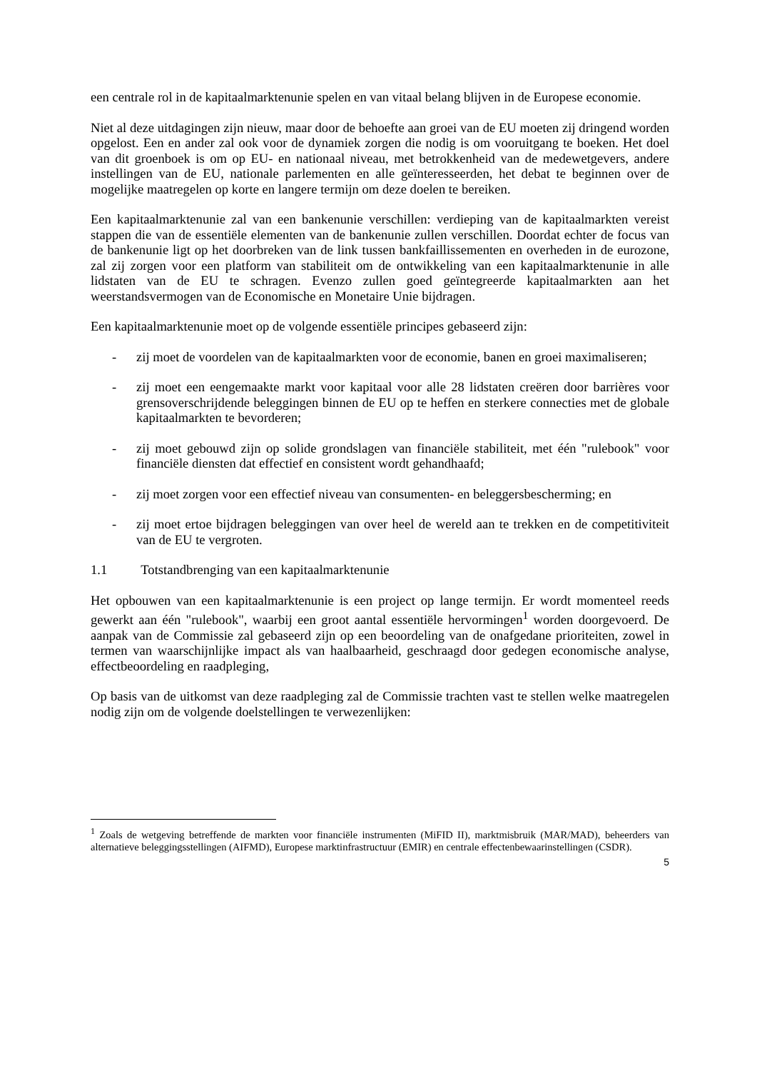een centrale rol in de kapitaalmarktenunie spelen en van vitaal belang blijven in de Europese economie.
Niet al deze uitdagingen zijn nieuw, maar door de behoefte aan groei van de EU moeten zij dringend worden opgelost. Een en ander zal ook voor de dynamiek zorgen die nodig is om vooruitgang te boeken. Het doel van dit groenboek is om op EU- en nationaal niveau, met betrokkenheid van de medewetgevers, andere instellingen van de EU, nationale parlementen en alle geïnteresseerden, het debat te beginnen over de mogelijke maatregelen op korte en langere termijn om deze doelen te bereiken.
Een kapitaalmarktenunie zal van een bankenunie verschillen: verdieping van de kapitaalmarkten vereist stappen die van de essentiële elementen van de bankenunie zullen verschillen. Doordat echter de focus van de bankenunie ligt op het doorbreken van de link tussen bankfaillissementen en overheden in de eurozone, zal zij zorgen voor een platform van stabiliteit om de ontwikkeling van een kapitaalmarktenunie in alle lidstaten van de EU te schragen. Evenzo zullen goed geïntegreerde kapitaalmarkten aan het weerstandsvermogen van de Economische en Monetaire Unie bijdragen.
Een kapitaalmarktenunie moet op de volgende essentiële principes gebaseerd zijn:
- zij moet de voordelen van de kapitaalmarkten voor de economie, banen en groei maximaliseren;
- zij moet een eengemaakte markt voor kapitaal voor alle 28 lidstaten creëren door barrières voor grensoverschrijdende beleggingen binnen de EU op te heffen en sterkere connecties met de globale kapitaalmarkten te bevorderen;
- zij moet gebouwd zijn op solide grondslagen van financiële stabiliteit, met één "rulebook" voor financiële diensten dat effectief en consistent wordt gehandhaafd;
- zij moet zorgen voor een effectief niveau van consumenten- en beleggersbescherming; en
- zij moet ertoe bijdragen beleggingen van over heel de wereld aan te trekken en de competitiviteit van de EU te vergroten.
1.1 Totstandbrenging van een kapitaalmarktenunie
Het opbouwen van een kapitaalmarktenunie is een project op lange termijn. Er wordt momenteel reeds gewerkt aan één "rulebook", waarbij een groot aantal essentiële hervormingen<sup>1</sup> worden doorgevoerd. De aanpak van de Commissie zal gebaseerd zijn op een beoordeling van de onafgedane prioriteiten, zowel in termen van waarschijnlijke impact als van haalbaarheid, geschraagd door gedegen economische analyse, effectbeoordeling en raadpleging,
Op basis van de uitkomst van deze raadpleging zal de Commissie trachten vast te stellen welke maatregelen nodig zijn om de volgende doelstellingen te verwezenlijken:
<sup>1</sup> Zoals de wetgeving betreffende de markten voor financiële instrumenten (MiFID II), marktmisbruik (MAR/MAD), beheerders van alternatieve beleggingsstellingen (AIFMD), Europese marktinfrastructuur (EMIR) en centrale effectenbewaarinstellingen (CSDR).
5